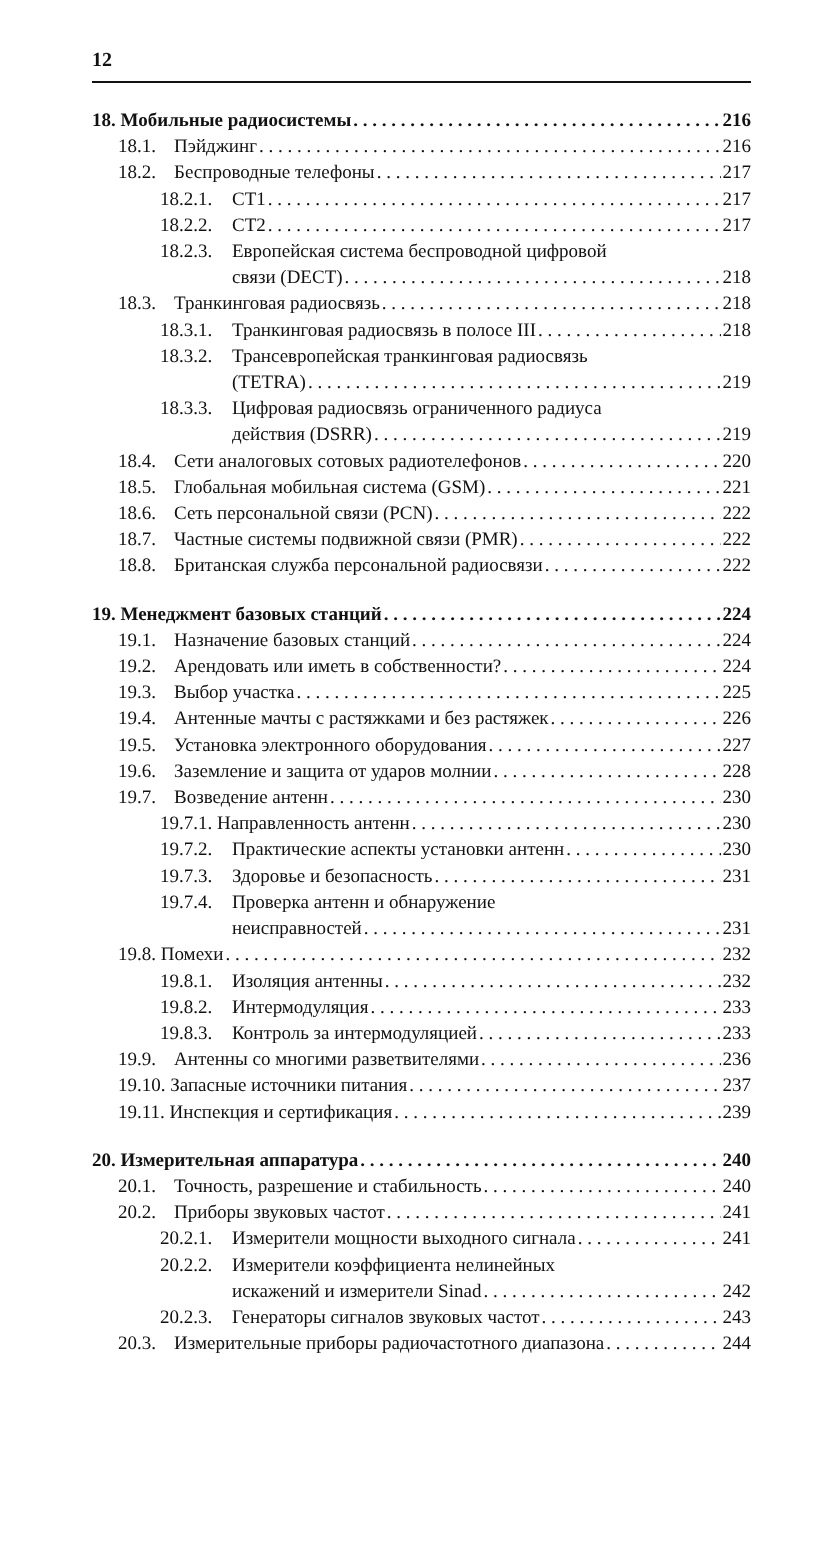12
18. Мобильные радиосистемы 216
18.1. Пэйджинг 216
18.2. Беспроводные телефоны 217
18.2.1. CT1 217
18.2.2. CT2 217
18.2.3. Европейская система беспроводной цифровой
связи (DECT) 218
18.3. Транкинговая радиосвязь 218
18.3.1. Транкинговая радиосвязь в полосе III 218
18.3.2. Трансевропейская транкинговая радиосвязь
(TETRA) 219
18.3.3. Цифровая радиосвязь ограниченного радиуса
действия (DSRR) 219
18.4. Сети аналоговых сотовых радиотелефонов 220
18.5. Глобальная мобильная система (GSM) 221
18.6. Сеть персональной связи (PCN) 222
18.7. Частные системы подвижной связи (PMR) 222
18.8. Британская служба персональной радиосвязи 222
19. Менеджмент базовых станций 224
19.1. Назначение базовых станций 224
19.2. Арендовать или иметь в собственности? 224
19.3. Выбор участка 225
19.4. Антенные мачты с растяжками и без растяжек 226
19.5. Установка электронного оборудования 227
19.6. Заземление и защита от ударов молнии 228
19.7. Возведение антенн 230
19.7.1. Направленность антенн 230
19.7.2. Практические аспекты установки антенн 230
19.7.3. Здоровье и безопасность 231
19.7.4. Проверка антенн и обнаружение
неисправностей 231
19.8. Помехи 232
19.8.1. Изоляция антенны 232
19.8.2. Интермодуляция 233
19.8.3. Контроль за интермодуляцией 233
19.9. Антенны со многими разветвителями 236
19.10. Запасные источники питания 237
19.11. Инспекция и сертификация 239
20. Измерительная аппаратура 240
20.1. Точность, разрешение и стабильность 240
20.2. Приборы звуковых частот 241
20.2.1. Измерители мощности выходного сигнала 241
20.2.2. Измерители коэффициента нелинейных
искажений и измерители Sinad 242
20.2.3. Генераторы сигналов звуковых частот 243
20.3. Измерительные приборы радиочастотного диапазона 244